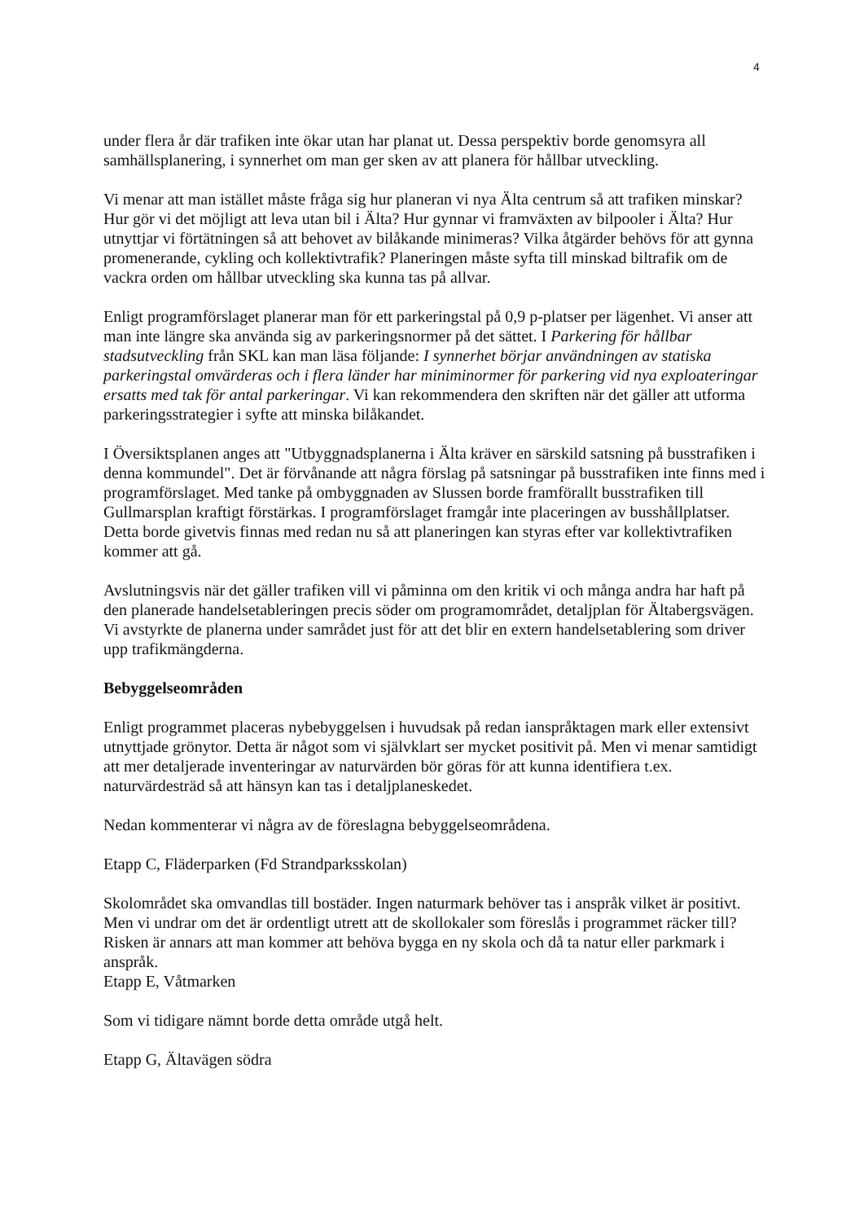4
under flera år där trafiken inte ökar utan har planat ut. Dessa perspektiv borde genomsyra all samhällsplanering, i synnerhet om man ger sken av att planera för hållbar utveckling.
Vi menar att man istället måste fråga sig hur planeran vi nya Älta centrum så att trafiken minskar? Hur gör vi det möjligt att leva utan bil i Älta? Hur gynnar vi framväxten av bilpooler i Älta? Hur utnyttjar vi förtätningen så att behovet av bilåkande minimeras? Vilka åtgärder behövs för att gynna promenerande, cykling och kollektivtrafik? Planeringen måste syfta till minskad biltrafik om de vackra orden om hållbar utveckling ska kunna tas på allvar.
Enligt programförslaget planerar man för ett parkeringstal på 0,9 p-platser per lägenhet. Vi anser att man inte längre ska använda sig av parkeringsnormer på det sättet. I Parkering för hållbar stadsutveckling från SKL kan man läsa följande: I synnerhet börjar användningen av statiska parkeringstal omvärderas och i flera länder har miniminormer för parkering vid nya exploateringar ersatts med tak för antal parkeringar. Vi kan rekommendera den skriften när det gäller att utforma parkeringsstrategier i syfte att minska bilåkandet.
I Översiktsplanen anges att "Utbyggnadsplanerna i Älta kräver en särskild satsning på busstrafiken i denna kommundel". Det är förvånande att några förslag på satsningar på busstrafiken inte finns med i programförslaget. Med tanke på ombyggnaden av Slussen borde framförallt busstrafiken till Gullmarsplan kraftigt förstärkas. I programförslaget framgår inte placeringen av busshållplatser. Detta borde givetvis finnas med redan nu så att planeringen kan styras efter var kollektivtrafiken kommer att gå.
Avslutningsvis när det gäller trafiken vill vi påminna om den kritik vi och många andra har haft på den planerade handelsetableringen precis söder om programområdet, detaljplan för Ältabergsvägen. Vi avstyrkte de planerna under samrådet just för att det blir en extern handelsetablering som driver upp trafikmängderna.
Bebyggelseområden
Enligt programmet placeras nybebyggelsen i huvudsak på redan ianspråktagen mark eller extensivt utnyttjade grönytor. Detta är något som vi självklart ser mycket positivit på. Men vi menar samtidigt att mer detaljerade inventeringar av naturvärden bör göras för att kunna identifiera t.ex. naturvärdesträd så att hänsyn kan tas i detaljplaneskedet.
Nedan kommenterar vi några av de föreslagna bebyggelseområdena.
Etapp C, Fläderparken (Fd Strandparksskolan)
Skolområdet ska omvandlas till bostäder. Ingen naturmark behöver tas i anspråk vilket är positivt. Men vi undrar om det är ordentligt utrett att de skollokaler som föreslås i programmet räcker till? Risken är annars att man kommer att behöva bygga en ny skola och då ta natur eller parkmark i anspråk.
Etapp E, Våtmarken
Som vi tidigare nämnt borde detta område utgå helt.
Etapp G, Ältavägen södra